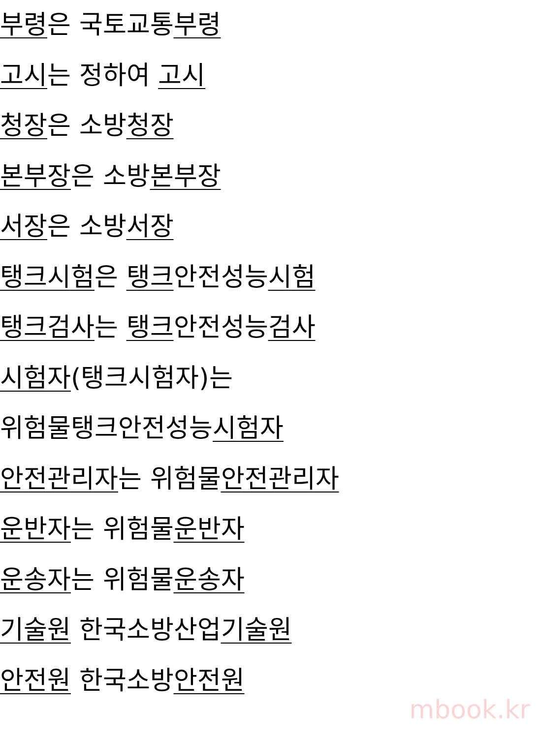부령은 국토교통부령
고시는 정하여 고시
청장은 소방청장
본부장은 소방본부장
서장은 소방서장
탱크시험은 탱크안전성능시험
탱크검사는 탱크안전성능검사
시험자(탱크시험자)는
위험물탱크안전성능시험자
안전관리자는 위험물안전관리자
운반자는 위험물운반자
운송자는 위험물운송자
기술원 한국소방산업기술원
안전원 한국소방안전원
mbook.kr